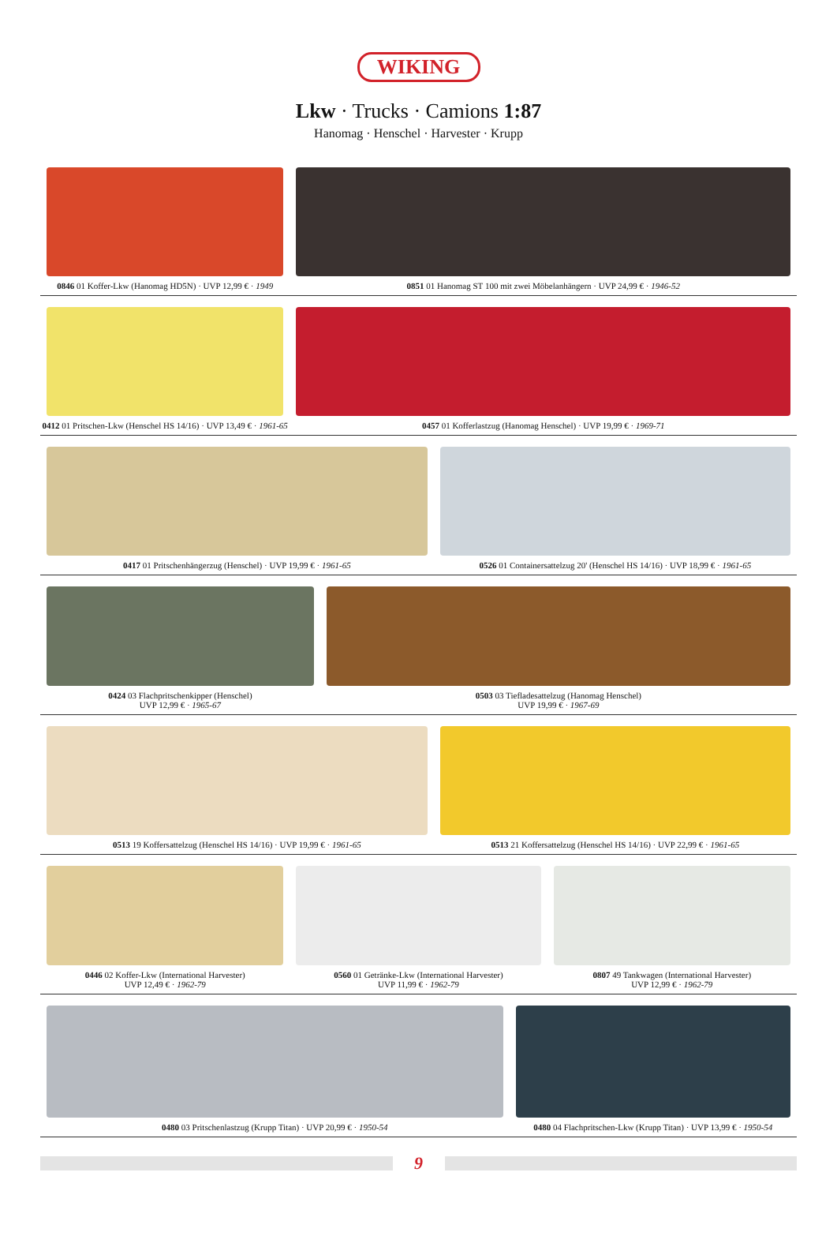WIKING
Lkw · Trucks · Camions 1:87
Hanomag · Henschel · Harvester · Krupp
0846 01 Koffer-Lkw (Hanomag HD5N) · UVP 12,99 € · 1949
0851 01 Hanomag ST 100 mit zwei Möbelanhängern · UVP 24,99 € · 1946-52
0412 01 Pritschen-Lkw (Henschel HS 14/16) · UVP 13,49 € · 1961-65
0457 01 Kofferlastzug (Hanomag Henschel) · UVP 19,99 € · 1969-71
0417 01 Pritschenhängerzug (Henschel) · UVP 19,99 € · 1961-65
0526 01 Containersattelzug 20' (Henschel HS 14/16) · UVP 18,99 € · 1961-65
0424 03 Flachpritschenkipper (Henschel)
UVP 12,99 € · 1965-67
0503 03 Tiefladesattelzug (Hanomag Henschel)
UVP 19,99 € · 1967-69
0513 19 Koffersattelzug (Henschel HS 14/16) · UVP 19,99 € · 1961-65
0513 21 Koffersattelzug (Henschel HS 14/16) · UVP 22,99 € · 1961-65
0446 02 Koffer-Lkw (International Harvester)
UVP 12,49 € · 1962-79
0560 01 Getränke-Lkw (International Harvester)
UVP 11,99 € · 1962-79
0807 49 Tankwagen (International Harvester)
UVP 12,99 € · 1962-79
0480 03 Pritschenlastzug (Krupp Titan) · UVP 20,99 € · 1950-54
0480 04 Flachpritschen-Lkw (Krupp Titan) · UVP 13,99 € · 1950-54
9